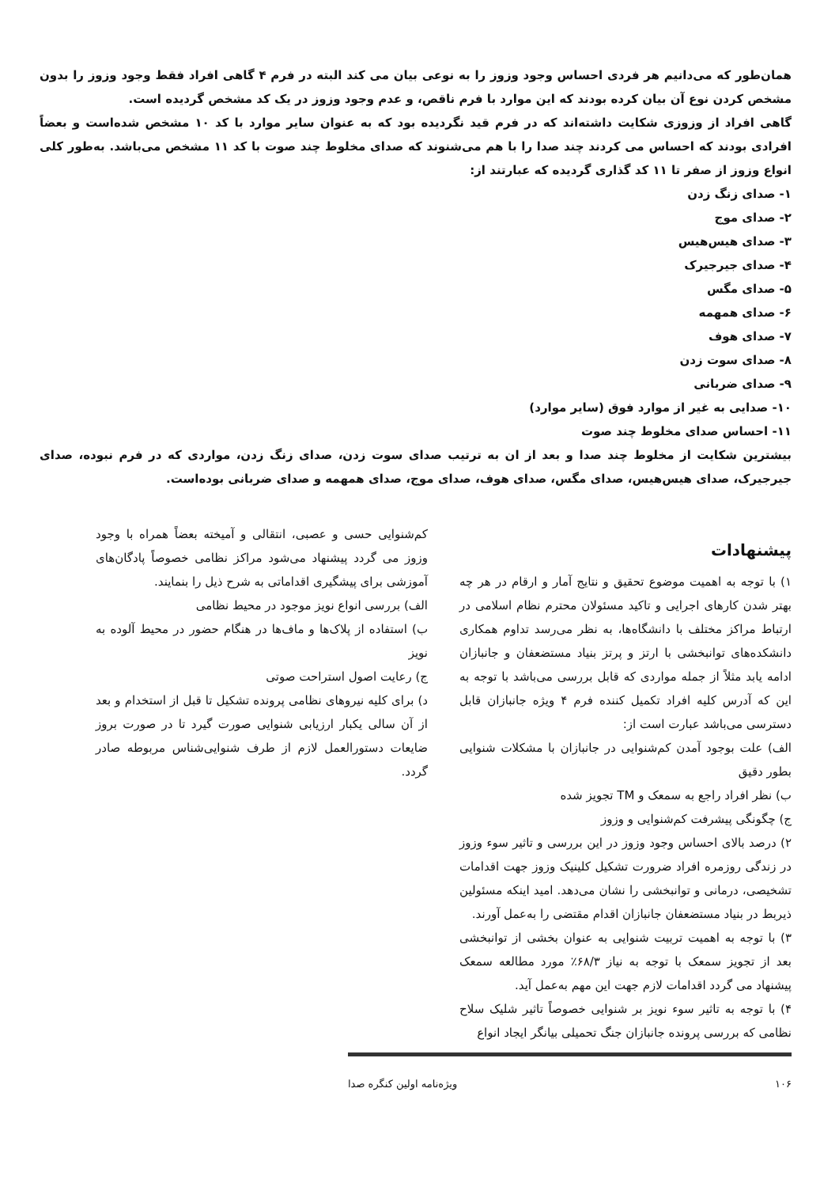همان‌طور که می‌دانیم هر فردی احساس وجود وزوز را به نوعی بیان می کند البته در فرم ۴ گاهی افراد فقط وجود وزوز را بدون مشخص کردن نوع آن بیان کرده بودند که این موارد با فرم ناقص، و عدم وجود وزوز در یک کد مشخص گردیده است.
گاهی افراد از وزوزی شکایت داشته‌اند که در فرم قید نگردیده بود که به عنوان سایر موارد با کد ۱۰ مشخص شده‌است و بعضاً افرادی بودند که احساس می کردند چند صدا را با هم می‌شنوند که صدای مخلوط چند صوت با کد ۱۱ مشخص می‌باشد. به‌طور کلی انواع وزوز از صفر تا ۱۱ کد گذاری گردیده که عبارتند از:
۱- صدای زنگ زدن
۲- صدای موج
۳- صدای هیس‌هیس
۴- صدای جیرجیرک
۵- صدای مگس
۶- صدای همهمه
۷- صدای هوف
۸- صدای سوت زدن
۹- صدای ضربانی
۱۰- صدایی به غیر از موارد فوق (سایر موارد)
۱۱- احساس صدای مخلوط چند صوت
بیشترین شکایت از مخلوط چند صدا و بعد از ان به ترتیب صدای سوت زدن، صدای زنگ زدن، مواردی که در فرم نبوده، صدای جیرجیرک، صدای هیس‌هیس، صدای مگس، صدای هوف، صدای موج، صدای همهمه و صدای ضربانی بوده‌است.
پیشنهادات
۱) با توجه به اهمیت موضوع تحقیق و نتایج آمار و ارقام در هر چه بهتر شدن کارهای اجرایی و تاکید مسئولان محترم نظام اسلامی در ارتباط مراکز مختلف با دانشگاه‌ها، به نظر می‌رسد تداوم همکاری دانشکده‌های توانبخشی با ارتز و پرتز بنیاد مستضعفان و جانبازان ادامه یابد مثلاً از جمله مواردی که قابل بررسی می‌باشد با توجه به این که آدرس کلیه افراد تکمیل کننده فرم ۴ ویژه جانبازان قابل دسترسی می‌باشد عبارت است از:
الف) علت بوجود آمدن کم‌شنوایی در جانبازان با مشکلات شنوایی بطور دقیق
ب) نظر افراد راجع به سمعک و TM تجویز شده
ج) چگونگی پیشرفت کم‌شنوایی و وزوز
۲) درصد بالای احساس وجود وزوز در این بررسی و تاثیر سوء وزوز در زندگی روزمره افراد ضرورت تشکیل کلینیک وزوز جهت اقدامات تشخیصی، درمانی و توانبخشی را نشان می‌دهد. امید اینکه مسئولین ذیربط در بنیاد مستضعفان جانبازان اقدام مقتضی را به‌عمل آورند.
۳) با توجه به اهمیت تربیت شنوایی به عنوان بخشی از توانبخشی بعد از تجویز سمعک با توجه به نیاز ۶۸/۳٪ مورد مطالعه سمعک پیشنهاد می گردد اقدامات لازم جهت این مهم به‌عمل آید.
۴) با توجه به تاثیر سوء نویز بر شنوایی خصوصاً تاثیر شلیک سلاح نظامی که بررسی پرونده جانبازان جنگ تحمیلی بیانگر ایجاد انواع
کم‌شنوایی حسی و عصبی، انتقالی و آمیخته بعضاً همراه با وجود وزوز می گردد پیشنهاد می‌شود مراکز نظامی خصوصاً پادگان‌های آموزشی برای پیشگیری اقداماتی به شرح ذیل را بنمایند.
الف) بررسی انواع نویز موجود در محیط نظامی
ب) استفاده از پلاک‌ها و ماف‌ها در هنگام حضور در محیط آلوده به نویز
ج) رعایت اصول استراحت صوتی
د) برای کلیه نیروهای نظامی پرونده تشکیل تا قبل از استخدام و بعد از آن سالی یکبار ارزیابی شنوایی صورت گیرد تا در صورت بروز ضایعات دستورالعمل لازم از طرف شنوایی‌شناس مربوطه صادر گردد.
۱۰۶ ویژه‌نامه اولین کنگره صدا